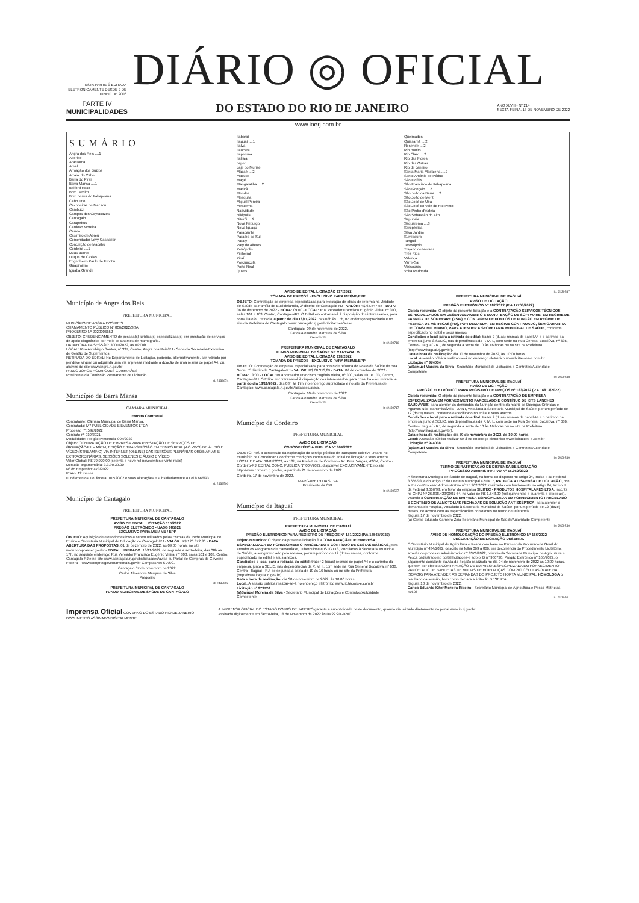ESTA PARTE É EDITADA ELETRONICAMENTE DESDE 2 DE JUNHO DE 2006
DIÁRIO ◎ OFICIAL
PARTE IV
MUNICIPALIDADES
DO ESTADO DO RIO DE JANEIRO
ANO XLVIII - Nº 214
SEXTA-FEIRA, 18 DE NOVEMBRO DE 2022
www.ioerj.com.br
SUMÁRIO
Angra dos Reis ....1
Aperibé
Araruama
Areal
Armação dos Búzios
Arraial do Cabo
Barra do Piraí
Barra Mansa ....1
Belford Roxo
Bom Jardim
Bom Jesus do Itabapoana
Cabo Frio
Cachoeiras de Macacu
Cambuci
Campos dos Goytacazes
Cantagalo ....1
Carapebus
Cardoso Moreira
Carmo
Casimiro de Abreu
Comendador Levy Gasparian
Conceição de Macabu
Cordeiro ....1
Duas Barras
Duque de Caxias
Engenheiro Paulo de Frontin
Guapimirim
Iguaba Grande
Itaboraí
Itaguaí ....1
Italva
Itaocara
Itaperuna
Itatiaia
Japeri
Laje do Muriaé
Macaé ....2
Macuco
Magé
Mangaratiba ....2
Maricá
Mendes
Mesquita
Miguel Pereira
Miracema
Natividade
Nilópolis
Niterói ....2
Nova Friburgo
Nova Iguaçu
Paracambi
Paraíba do Sul
Paraty
Paty do Alferes
Petrópolis
Pinheiral
Piraí
Porciúncula
Porto Real
Quatis
Queimados
Quissamã ....2
Resende ....2
Rio Bonito
Rio Claro ....2
Rio das Flores
Rio das Ostras
Rio de Janeiro
Santa Maria Madalena ....2
Santo Antônio de Pádua
São Fidélis
São Francisco de Itabapoana
São Gonçalo ....2
São João da Barra ....2
São João de Meriti
São José de Ubá
São José do Vale do Rio Preto
São Pedro d'Aldeia
São Sebastião do Alto
Sapucaia
Saquarema ....3
Seropédica
Silva Jardim
Sumidouro
Tanguá
Teresópolis
Trajano de Moraes
Três Rios
Valença
Varre-Sai
Vassouras
Volta Redonda
Município de Angra dos Reis
PREFEITURA MUNICIPAL
MUNICÍPIO DE ANGRA DOS REIS
CHAMAMENTO PÚBLICO Nº 006/2022/SSA
PROCESSO Nº 2020006652
OBJETO: CREDENCIAMENTO de pessoa(s) jurídica(s) especializada(s) em prestação de serviços de apoio diagnóstico por meio de Exames de mamografia.
DATA/HORA DA SESSÃO: 30/11/2022, as 09:00h.
LOCAL: Rua Arcebispo Santos, nº 337, Centro, Angra dos Reis/RJ - Sede da Secretaria-Executiva de Gestão de Suprimentos.
RETIRADA DO EDITAL: No Departamento de Licitação, podendo, alternativamente, ser retirado por pendrive virgem ou adquirida uma via impressa mediante a doação de uma resma de papel A4, ou, através do site www.angra.rj.gov.br
PAULO JORGE RODRIGUES GUIMARÃES
Presidente da Comissão Permanente de Licitação
Id: 2439674
Município de Barra Mansa
CÂMARA MUNICIPAL
Extrato Contratual
Contratante: Câmara Municipal de Barra Mansa.
Contratada: M7 PUBLICIDADE E EVENTOS LTDA
Processo nº: 597/2022
Contrato nº 010/2021
Modalidade: Pregão Presencial 004/2022
Objeto: CONTRATAÇÃO DE EMPRESA PARA PRESTAÇÃO DE SERVIÇOS DE GRAVAÇÃO/FILMAGEM, EDIÇÃO E TRANSMISSÃO EM TEMPO REAL (AO VIVO) DE ÁUDIO E VÍDEO (STREAMING) VIA INTERNET (ONLINE) DAS SESSÕES PLENÁRIAS ORDINÁRIAS E EXTRAORDINÁRIAS, SESSÕES SOLENES E ÁUDIO E VÍDEO
Valor Global: R$ 79.920,00 (setenta e nove mil novecentos e vinte reais)
Dotação orçamentária: 3.3.90.39.00
Nº do Empenho: 473/2022
Prazo: 12 meses
Fundamentos: Lei federal 10.520/02 e suas alterações e subsidiariamente a Lei 8.666/93.
Id: 2439500
Município de Cantagalo
PREFEITURA MUNICIPAL
PREFEITURA MUNICIPAL DE CANTAGALO
AVISO DE EDITAL LICITAÇÃO 115/2022
PREGÃO ELETRÔNICO - UASG 985621
EXCLUSIVO PARA MEI / ME / EPP
OBJETO: Aquisição de eletrodomésticos a serem utilizados pelas Escolas da Rede Municipal de Ensino e Secretaria Municipal de Educação de Cantagalo/RJ - VALOR: R$ 126.872,36 - DATA ABERTURA DAS PROPOSTAS: 01 de dezembro de 2022, às 09:00 horas, no site www.comprasnet.gov.br - EDITAL LIBERADO: 18/11/2022, de segunda a sexta-feira, das 08h às 17h, no seguinte endereço: Rua Vereador Francisco Eugênio Vieira, nº 300, salas 101 e 103, Centro, Cantagalo-RJ e no site www.cantagalo.rj.gov.br/licitacoes/aviso ou Portal de Compras do Governo Federal - www.comprasgovernamentais.gov.br ComprasNet SIASG.
Cantagalo 07 de novembro de 2022.
Carlos Alexandre Marques da Silva
Pregoeiro
Id: 2439602
PREFEITURA MUNICIPAL DE CANTAGALO
FUNDO MUNICIPAL DE SAÚDE DE CANTAGALO
AVISO DE EDITAL LICITAÇÃO 117/2022
TOMADA DE PREÇOS - EXCLUSIVO PARA MEI/ME/EPP
OBJETO: Contratação de empresa especializada para execução de obras de reforma na Unidade de Saúde da Família de Euclidelândia, 3º distrito de Cantagalo-RJ - VALOR: R$ 64.547,55 - DATA: 06 de dezembro de 2022 - HORA: 09:00 - LOCAL: Rua Vereador Francisco Eugênio Vieira, nº 300, salas 101 e 103, Centro, Cantagalo/RJ. O Edital encontrar-se-á à disposição dos interessados, para consulta e/ou retirada, a partir do dia 18/11/2022, das 08h às 17h, no endereço supracitado e no site da Prefeitura de Cantagalo: www.cantagalo.rj.gov.br/licitacoes/aviso
Cantagalo, 09 de novembro de 2022.
Carlos Alexandre Marques da Silva
Presidente
Id: 2439716
PREFEITURA MUNICIPAL DE CANTAGALO
FUNDO MUNICIPAL DE SAÚDE DE CANTAGALO
AVISO DE EDITAL LICITAÇÃO 118/2022
TOMADA DE PREÇOS - EXCLUSIVO PARA MEI/ME/EPP
OBJETO: Contratação de empresa especializada para obras de reforma do Posto de Saúde de Boa Sorte, 5º distrito de Cantagalo-RJ - VALOR: R$ 60.313,89 - DATA: 06 de dezembro de 2022 - HORA: 13:00 - LOCAL: Rua Vereador Francisco Eugênio Vieira, nº 300, salas 101 e 103, Centro, Cantagalo/RJ. O Edital encontrar-se-á à disposição dos interessados, para consulta e/ou retirada, a partir do dia 18/11/2022, das 08h às 17h, no endereço supracitado e no site da Prefeitura de Cantagalo: www.cantagalo.rj.gov.br/licitacoes/aviso.
Cantagalo, 10 de novembro de 2022.
Carlos Alexandre Marques da Silva
Presidente
Id: 2439717
Município de Cordeiro
PREFEITURA MUNICIPAL
AVISO DE LICITAÇÃO
CONCORRÊNCIA PÚBLICA Nº 004/2022
OBJETO: Ref. a concessão da exploração do serviço público de transporte coletivo urbano no município de Cordeiro/RJ, conforme condições constantes do edital de licitação e seus anexos. LOCAL E DATA: 18/01/2023, as 13h, na Prefeitura de Cordeiro - Av. Pres. Vargas, 42/54, Centro - Cordeiro-RJ. EDITAL CONC. PÚBLICA Nº 004/2022, disponível EXCLUSIVAMENTE no site http://www.cordeiro.rj.gov.br/, a partir de 21 de novembro de 2022.
Cordeiro, 17 de novembro de 2022.
MARGARETH DA SILVA
Presidente da CPL
Id: 2439567
Município de Itaguaí
PREFEITURA MUNICIPAL
PREFEITURA MUNICIPAL DE ITAGUAÍ
AVISO DE LICITAÇÃO
PREGÃO ELETRÔNICO PARA REGISTRO DE PREÇOS Nº 181/2022 (P.A.16565/2022)
Objeto resumido: O objeto da presente licitação é a CONTRATAÇÃO DE EMPRESA ESPECIALIZADA EM FORNECIMENTO PARCELADO E CONTÍNUO DE CESTAS BÁSICAS, para atender os Programas de Hanseníase, Tuberculose e IST/AIDS, vinculados à Secretaria Municipal de Saúde, a ser gerenciado pela mesma, por um período de 12 (doze) meses, conforme especificado no edital e seus anexos.
Condições e local para a retirada do edital: trazer 2 (duas) resmas de papel A4 e o carimbo da empresa, junto à SELIC, nas dependências da P. M. I., com sede na Rua General Bocaiúva, nº 636, Centro - Itaguaí - RJ, de segunda a sexta de 10 às 16 horas ou no site da Prefeitura (http://www.itaguai.rj.gov.br).
Data e hora da realização: dia 30 de novembro de 2022, às 10:00 horas.
Local: A sessão pública realizar-se-á no endereço eletrônico www.licitacoes-e.com.br
Licitação nº 973726
(a)Samuel Moreira da Silva - Secretário Municipal de Licitações e Contratos/Autoridade Competente
Id: 2439537
PREFEITURA MUNICIPAL DE ITAGUAÍ
AVISO DE LICITAÇÃO
PREGÃO ELETRÔNICO Nº 182/2022 (P.A.17703/2022)
Objeto resumido: O objeto da presente licitação é a CONTRATAÇÃO SERVIÇOS TÉCNICOS ESPECIALIZADOS EM DESENVOLVIMENTO E MANUTENÇÃO DE SOFTWARE, EM REGIME DE FÁBRICA DE SOFTWARE (FSW) E CONTAGEM DE PONTOS DE FUNÇÃO EM REGIME DE FÁBRICA DE MÉTRICAS (FM), POR DEMANDA, EM REGIME CONTINUADO, SEM GARANTIA DE CONSUMO MÍNIMO, PARA ATENDER A SECRETARIA MUNICIPAL DE SAÚDE, conforme especificado no edital e seus anexos.
Condições e local para a retirada do edital: trazer 2 (duas) resmas de papel A4 e o carimbo da empresa, junto à SELIC, nas dependências da P. M. I., com sede na Rua General Bocaiúva, nº 636, Centro - Itaguaí - RJ, de segunda a sexta de 10 às 16 horas ou no site da Prefeitura (http://www.itaguai.rj.gov.br).
Data e hora da realização: dia 30 de novembro de 2022, às 10:00 horas.
Local: A sessão pública realizar-se-á no endereço eletrônico www.licitacoes-e.com.br
Licitação nº 974034
(a)Samuel Moreira da Silva - Secretário Municipal de Licitações e Contratos/Autoridade Competente
Id: 2439538
PREFEITURA MUNICIPAL DE ITAGUAÍ
AVISO DE LICITAÇÃO
PREGÃO ELETRÔNICO PARA REGISTRO DE PREÇOS Nº 183/2022 (P.A.16813/2022)
Objeto resumido: O objeto da presente licitação é a CONTRATAÇÃO DE EMPRESA ESPECIALIZADA EM FORNECIMENTO PARCELADO E CONTÍNUO DE KITS LANCHES SAUDÁVEIS, para atender as demandas da Nutrição dentro da matriz de Doenças Crônicas e Agravos Não Transmissíveis - DANT, vinculada à Secretaria Municipal de Saúde, por um período de 12 (doze) meses, conforme especificado no edital e seus anexos.
Condições e local para a retirada do edital: trazer 2 (duas) resmas de papel A4 e o carimbo da empresa, junto à SELIC, nas dependências da P. M. I., com sede na Rua General Bocaiúva, nº 636, Centro - Itaguaí - RJ, de segunda a sexta de 10 às 16 horas ou no site da Prefeitura (http://www.itaguai.rj.gov.br).
Data e hora da realização: dia 30 de novembro de 2022, às 10:00 horas.
Local: A sessão pública realizar-se-á no endereço eletrônico www.licitacoes-e.com.br
Licitação nº 974038
(a)Samuel Moreira da Silva - Secretário Municipal de Licitações e Contratos/Autoridade Competente
Id: 2439539
PREFEITURA MUNICIPAL DE ITAGUAÍ
TERMO DE RATIFICAÇÃO DE DISPENSA DE LICITAÇÃO
PROCESSO ADMINISTRATIVO Nº 15.962/2022
A Secretaria Municipal de Saúde de Itaguaí, na forma do disposto no artigo 24, Inciso II da Federal 8.666/93, e do artigo 1º do Decreto Municipal 4210/17, RATIFICA A DISPENSA DE LICITAÇÃO, nos autos do Processo Administrativo nº 15.962/2022, realizada com fundamento no artigo 24, Inciso II da Federal 8.666/93, em favor da empresa SILITEC - PRODUTOS HOSPITALARES LTDA, inscrita no CNPJ Nº 26.898.423/0001-64, no valor de R$ 1.548,00 (mil quinhentos e quarenta e oito reais), visando a CONTRATAÇÃO DE EMPRESA ESPECIALIZADA EM FORNECIMENTO PARCELADO E CONTÍNUO DE ALMOTOLIAS FECHADAS DE SOLUÇÃO ANTISSÉPTICA, para atender a demanda do Hospital, vinculado à Secretaria Municipal de Saúde, por um período de 12 (doze) meses, de acordo com as especificações constantes no termo de referência.
Itaguaí, 17 de novembro de 2022.
(a) Carlos Eduardo Carneiro Zóia-Secretário Municipal de Saúde/Autoridade Competente
Id: 2439540
PREFEITURA MUNICIPAL DE ITAGUAÍ
AVISO DE HOMOLOGAÇÃO DO PREGÃO ELETRÔNICO Nº 166/2022
DECLARAÇÃO DE LICITAÇÃO DESERTA.
O Secretário Municipal de Agricultura e Pesca com base no Parecer da Procuradoria Geral do Município nº 434/2022, descrito na folha 069 a 066, em decorrência do Procedimento Licitatório, através do processo administrativo nº 8376/2022, oriundo da Secretaria Municipal de Agricultura e Pesca cadastrado no portal licitacoes-e sob o ID nº 966720, Pregão Eletrônico nº 166/2022, o julgamento constante da Ata da Sessão realizada no dia 04 de novembro de 2022 as 10:00 horas, que tem por objeto a CONTRATAÇÃO DE EMPRESA ESPECIALIZADA EM FORNECIMENTO PARCELADO DE BANDEJAS DE MUDAS DE HORTALIÇAS COM 200 CÉLULAS (MATERIAL ISOPOR) PARA ATENDER AS DEMANDAS DO PROJETO HORTA MUNICIPAL, HOMOLOGA o resultado da sessão, bem como declara a licitação DESERTA.
Itaguaí, 10 de novembro de 2022.
Carlos Eduardo Kifer Moreira Ribeiro - Secretário Municipal de Agricultura e Pesca-Matrícula: 47606
Id: 2439541
Imprensa Oficial GOVERNO DO ESTADO RIO DE JANEIRO
DOCUMENTO ASSINADO DIGITALMENTE
A IMPRENSA OFICIAL DO ESTADO DO RIO DE JANEIRO garante a autenticidade deste documento, quando visualizado diretamente no portal www.io.rj.gov.br.
Assinado digitalmente em Sexta-feira, 18 de Novembro de 2022 às 04:22:20 -0200.